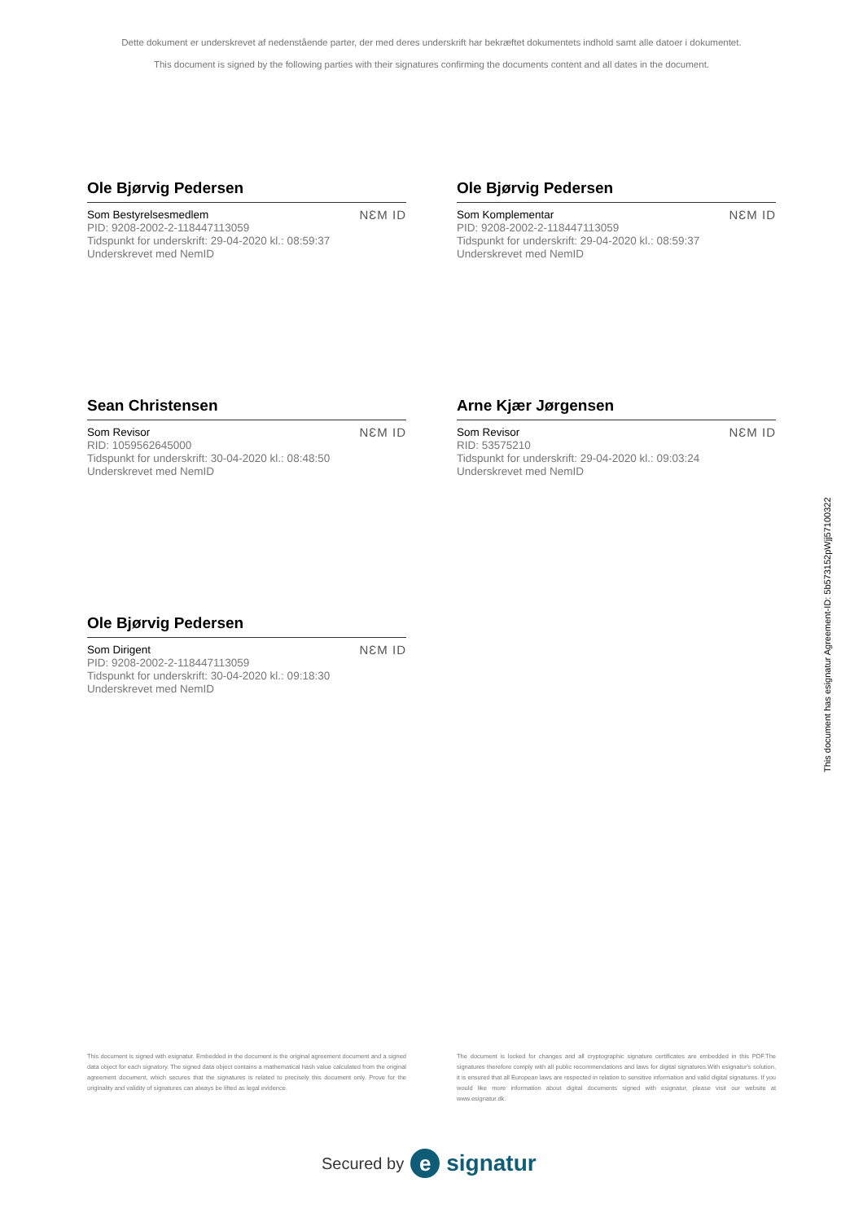Dette dokument er underskrevet af nedenstående parter, der med deres underskrift har bekræftet dokumentets indhold samt alle datoer i dokumentet.
This document is signed by the following parties with their signatures confirming the documents content and all dates in the document.
Ole Bjørvig Pedersen
Som Bestyrelsesmedlem
PID: 9208-2002-2-118447113059
Tidspunkt for underskrift: 29-04-2020 kl.: 08:59:37
Underskrevet med NemID
NƐM ID
Ole Bjørvig Pedersen
Som Komplementar
PID: 9208-2002-2-118447113059
Tidspunkt for underskrift: 29-04-2020 kl.: 08:59:37
Underskrevet med NemID
NƐM ID
Sean Christensen
Som Revisor
RID: 1059562645000
Tidspunkt for underskrift: 30-04-2020 kl.: 08:48:50
Underskrevet med NemID
NƐM ID
Arne Kjær Jørgensen
Som Revisor
RID: 53575210
Tidspunkt for underskrift: 29-04-2020 kl.: 09:03:24
Underskrevet med NemID
NƐM ID
Ole Bjørvig Pedersen
Som Dirigent
PID: 9208-2002-2-118447113059
Tidspunkt for underskrift: 30-04-2020 kl.: 09:18:30
Underskrevet med NemID
NƐM ID
This document has esignatur Agreement-ID: 5b573152pWjj57100322
This document is signed with esignatur. Embedded in the document is the original agreement document and a signed data object for each signatory. The signed data object contains a mathematical hash value calculated from the original agreement document, which secures that the signatures is related to precisely this document only. Prove for the originality and validity of signatures can always be lifted as legal evidence.
The document is locked for changes and all cryptographic signature certificates are embedded in this PDF.The signatures therefore comply with all public recommendations and laws for digital signatures.With esignatur's solution, it is ensured that all European laws are respected in relation to sensitive information and valid digital signatures. If you would like more information about digital documents signed with esignatur, please visit our website at www.esignatur.dk.
Secured by e signatur